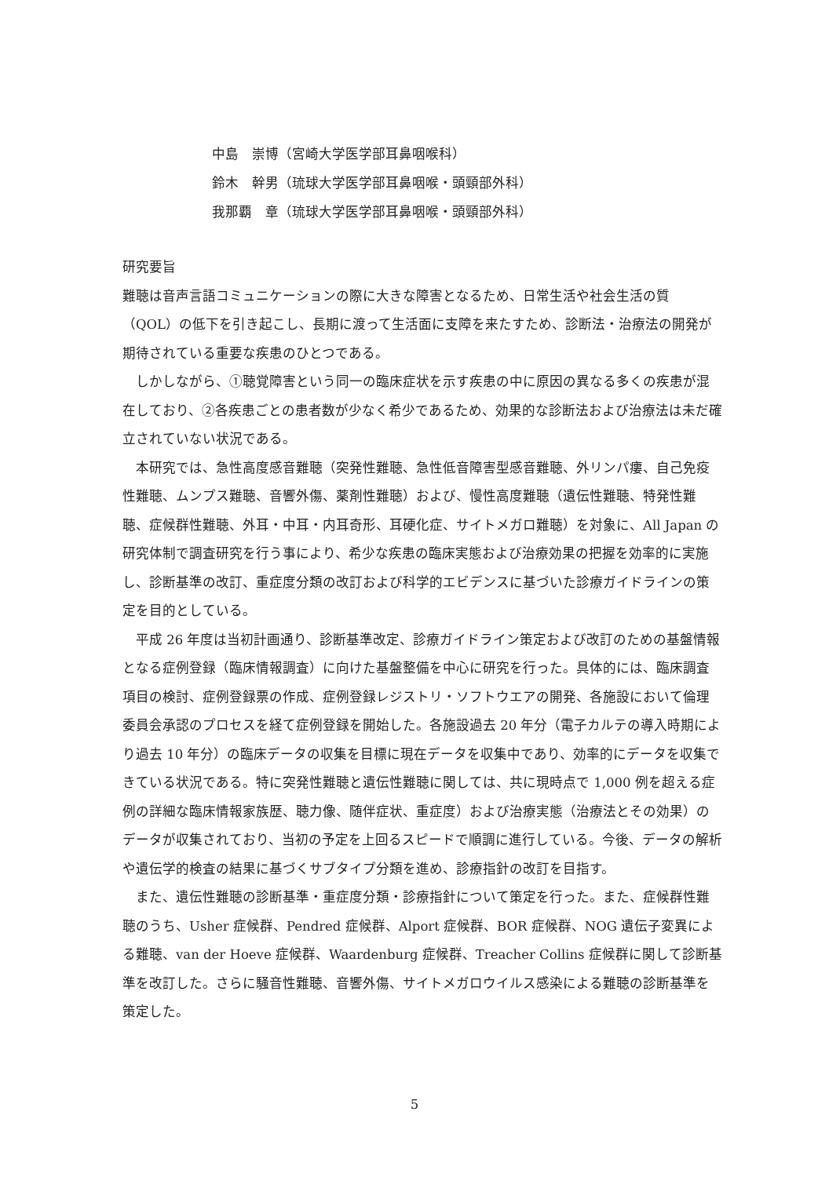中島　崇博（宮崎大学医学部耳鼻咽喉科）
鈴木　幹男（琉球大学医学部耳鼻咽喉・頭頸部外科）
我那覇　章（琉球大学医学部耳鼻咽喉・頭頸部外科）
研究要旨
難聴は音声言語コミュニケーションの際に大きな障害となるため、日常生活や社会生活の質（QOL）の低下を引き起こし、長期に渡って生活面に支障を来たすため、診断法・治療法の開発が期待されている重要な疾患のひとつである。
　しかしながら、①聴覚障害という同一の臨床症状を示す疾患の中に原因の異なる多くの疾患が混在しており、②各疾患ごとの患者数が少なく希少であるため、効果的な診断法および治療法は未だ確立されていない状況である。
　本研究では、急性高度感音難聴（突発性難聴、急性低音障害型感音難聴、外リンパ瘻、自己免疫性難聴、ムンプス難聴、音響外傷、薬剤性難聴）および、慢性高度難聴（遺伝性難聴、特発性難聴、症候群性難聴、外耳・中耳・内耳奇形、耳硬化症、サイトメガロ難聴）を対象に、All Japan の研究体制で調査研究を行う事により、希少な疾患の臨床実態および治療効果の把握を効率的に実施し、診断基準の改訂、重症度分類の改訂および科学的エビデンスに基づいた診療ガイドラインの策定を目的としている。
　平成 26 年度は当初計画通り、診断基準改定、診療ガイドライン策定および改訂のための基盤情報となる症例登録（臨床情報調査）に向けた基盤整備を中心に研究を行った。具体的には、臨床調査項目の検討、症例登録票の作成、症例登録レジストリ・ソフトウエアの開発、各施設において倫理委員会承認のプロセスを経て症例登録を開始した。各施設過去 20 年分（電子カルテの導入時期により過去 10 年分）の臨床データの収集を目標に現在データを収集中であり、効率的にデータを収集できている状況である。特に突発性難聴と遺伝性難聴に関しては、共に現時点で 1,000 例を超える症例の詳細な臨床情報家族歴、聴力像、随伴症状、重症度）および治療実態（治療法とその効果）のデータが収集されており、当初の予定を上回るスピードで順調に進行している。今後、データの解析や遺伝学的検査の結果に基づくサブタイプ分類を進め、診療指針の改訂を目指す。
　また、遺伝性難聴の診断基準・重症度分類・診療指針について策定を行った。また、症候群性難聴のうち、Usher 症候群、Pendred 症候群、Alport 症候群、BOR 症候群、NOG 遺伝子変異による難聴、van der Hoeve 症候群、Waardenburg 症候群、Treacher Collins 症候群に関して診断基準を改訂した。さらに騒音性難聴、音響外傷、サイトメガロウイルス感染による難聴の診断基準を策定した。
5